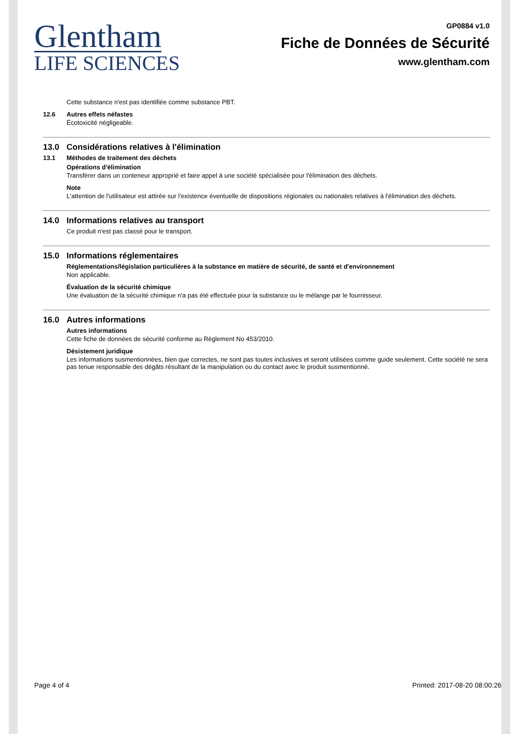Glentham
LIFE SCIENCES
GP0884 v1.0
Fiche de Données de Sécurité
www.glentham.com
Cette substance n'est pas identifiée comme substance PBT.
12.6 Autres effets néfastes
Écotoxicité négligeable.
13.0 Considérations relatives à l'élimination
13.1 Méthodes de traitement des déchets
Opérations d'élimination
Transférer dans un conteneur approprié et faire appel à une société spécialisée pour l'élimination des déchets.
Note
L'attention de l'utilisateur est attirée sur l'existence éventuelle de dispositions régionales ou nationales relatives à l'élimination des déchets.
14.0 Informations relatives au transport
Ce produit n'est pas classé pour le transport.
15.0 Informations réglementaires
Réglementations/législation particulières à la substance en matière de sécurité, de santé et d'environnement
Non applicable.
Évaluation de la sécurité chimique
Une évaluation de la sécurité chimique n'a pas été effectuée pour la substance ou le mélange par le fournisseur.
16.0 Autres informations
Autres informations
Cette fiche de données de sécurité conforme au Règlement No 453/2010.
Désistement juridique
Les informations susmentionnées, bien que correctes, ne sont pas toutes inclusives et seront utilisées comme guide seulement. Cette société ne sera pas tenue responsable des dégâts résultant de la manipulation ou du contact avec le produit susmentionné.
Page 4 of 4 Printed: 2017-08-20 08:00:26